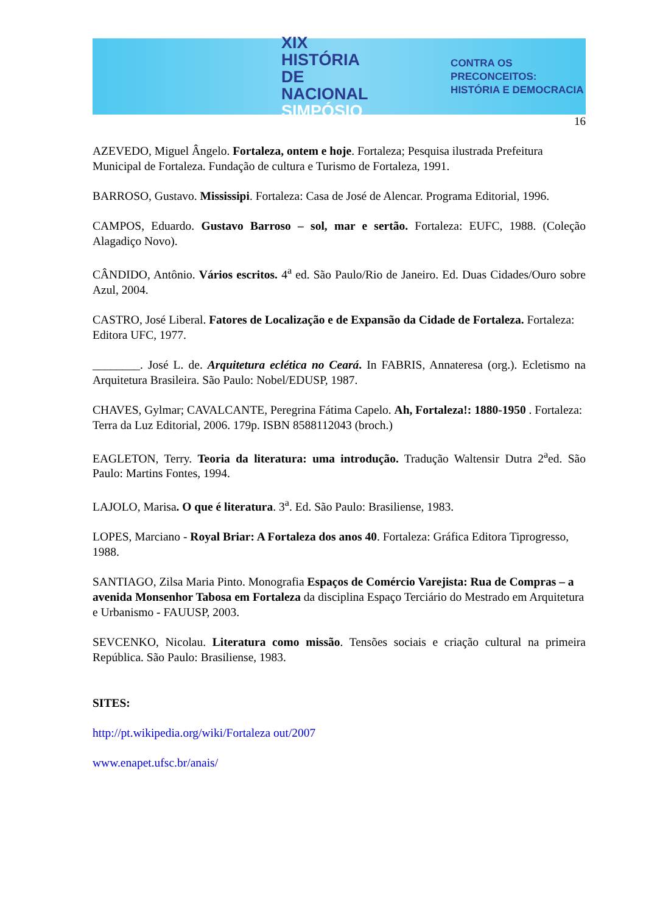XIX HISTÓRIA
DE NACIONAL
SIMPÓSIO
CONTRA OS PRECONCEITOS:
HISTÓRIA E DEMOCRACIA
16
AZEVEDO, Miguel Ângelo. Fortaleza, ontem e hoje. Fortaleza; Pesquisa ilustrada Prefeitura Municipal de Fortaleza. Fundação de cultura e Turismo de Fortaleza, 1991.
BARROSO, Gustavo. Mississipi. Fortaleza: Casa de José de Alencar. Programa Editorial, 1996.
CAMPOS, Eduardo. Gustavo Barroso – sol, mar e sertão. Fortaleza: EUFC, 1988. (Coleção Alagadiço Novo).
CÂNDIDO, Antônio. Vários escritos. 4<sup>a</sup> ed. São Paulo/Rio de Janeiro. Ed. Duas Cidades/Ouro sobre Azul, 2004.
CASTRO, José Liberal. Fatores de Localização e de Expansão da Cidade de Fortaleza. Fortaleza: Editora UFC, 1977.
________. José L. de. Arquitetura eclética no Ceará. In FABRIS, Annateresa (org.). Ecletismo na Arquitetura Brasileira. São Paulo: Nobel/EDUSP, 1987.
CHAVES, Gylmar; CAVALCANTE, Peregrina Fátima Capelo. Ah, Fortaleza!: 1880-1950 . Fortaleza: Terra da Luz Editorial, 2006. 179p. ISBN 8588112043 (broch.)
EAGLETON, Terry. Teoria da literatura: uma introdução. Tradução Waltensir Dutra 2<sup>a</sup>ed. São Paulo: Martins Fontes, 1994.
LAJOLO, Marisa. O que é literatura. 3<sup>a</sup>. Ed. São Paulo: Brasiliense, 1983.
LOPES, Marciano - Royal Briar: A Fortaleza dos anos 40. Fortaleza: Gráfica Editora Tiprogresso, 1988.
SANTIAGO, Zilsa Maria Pinto. Monografia Espaços de Comércio Varejista: Rua de Compras – a avenida Monsenhor Tabosa em Fortaleza da disciplina Espaço Terciário do Mestrado em Arquitetura e Urbanismo - FAUUSP, 2003.
SEVCENKO, Nicolau. Literatura como missão. Tensões sociais e criação cultural na primeira República. São Paulo: Brasiliense, 1983.
SITES:
http://pt.wikipedia.org/wiki/Fortaleza out/2007
www.enapet.ufsc.br/anais/